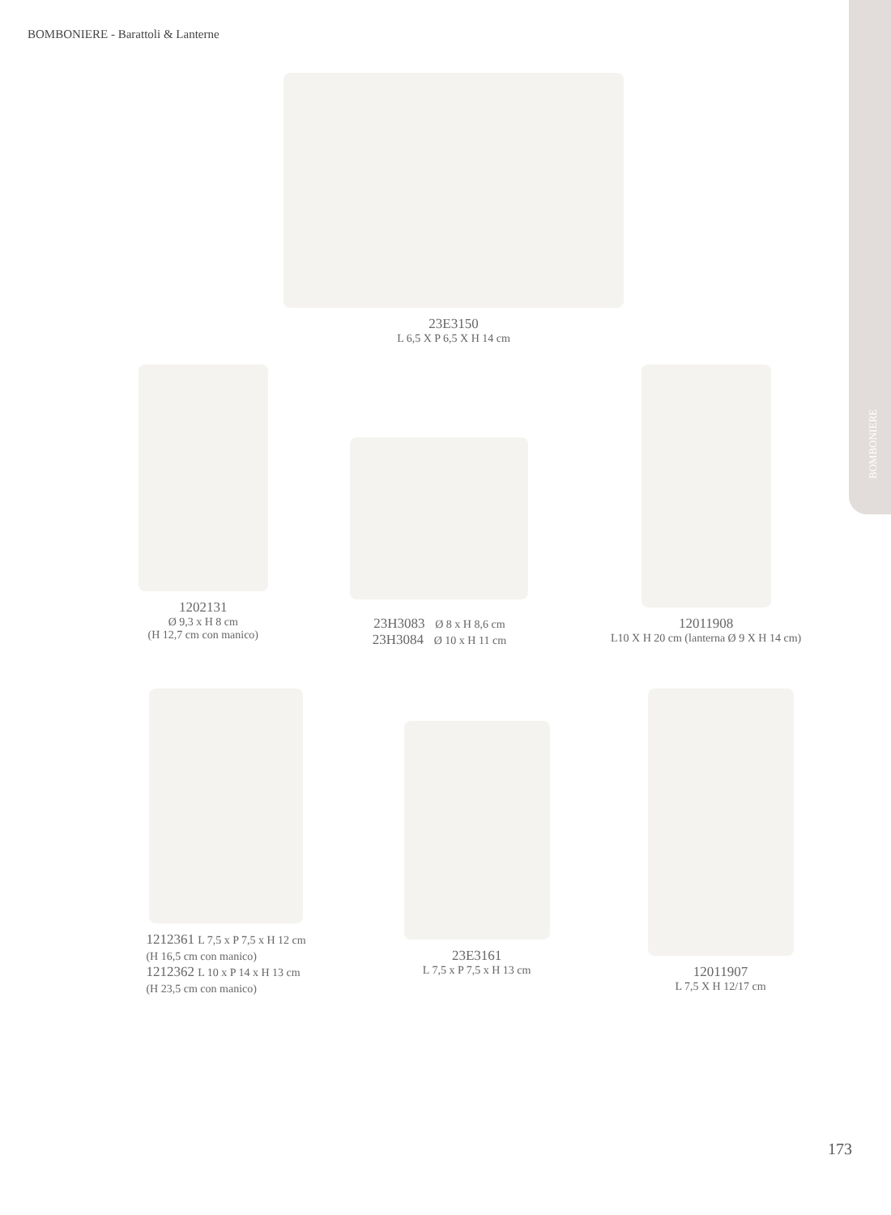BOMBONIERE - Barattoli & Lanterne
BOMBONIERE
23E3150
L 6,5 X P 6,5 X H 14 cm
1202131
Ø 9,3 x H 8 cm
(H 12,7 cm con manico)
23H3083 Ø 8 x H 8,6 cm
23H3084 Ø 10 x H 11 cm
12011908
L10 X H 20 cm (lanterna Ø 9 X H 14 cm)
1212361 L 7,5 x P 7,5 x H 12 cm
(H 16,5 cm con manico)
1212362 L 10 x P 14 x H 13 cm
(H 23,5 cm con manico)
23E3161
L 7,5 x P 7,5 x H 13 cm
12011907
L 7,5 X H 12/17 cm
173